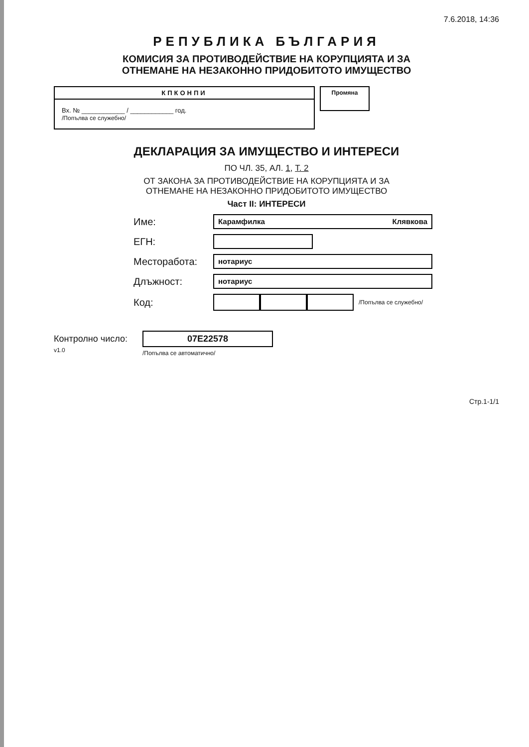7.6.2018, 14:36
РЕПУБЛИКА БЪЛГАРИЯ
КОМИСИЯ ЗА ПРОТИВОДЕЙСТВИЕ НА КОРУПЦИЯТА И ЗА
ОТНЕМАНЕ НА НЕЗАКОННО ПРИДОБИТОТО ИМУЩЕСТВО
КПКОНПИ
Вх. № ____________ / ____________ год.
/Попълва се служебно/
Промяна
ДЕКЛАРАЦИЯ ЗА ИМУЩЕСТВО И ИНТЕРЕСИ
ПО ЧЛ. 35, АЛ. 1, Т. 2
ОТ ЗАКОНА ЗА ПРОТИВОДЕЙСТВИЕ НА КОРУПЦИЯТА И ЗА
ОТНЕМАНЕ НА НЕЗАКОННО ПРИДОБИТОТО ИМУЩЕСТВО
Част II: ИНТЕРЕСИ
Име: Карамфилка Клявкова
ЕГН:
Месторабота: нотариус
Длъжност: нотариус
Код: /Попълва се служебно/
Контролно число:
v1.0 07E22578
/Попълва се автоматично/
Стр.1-1/1